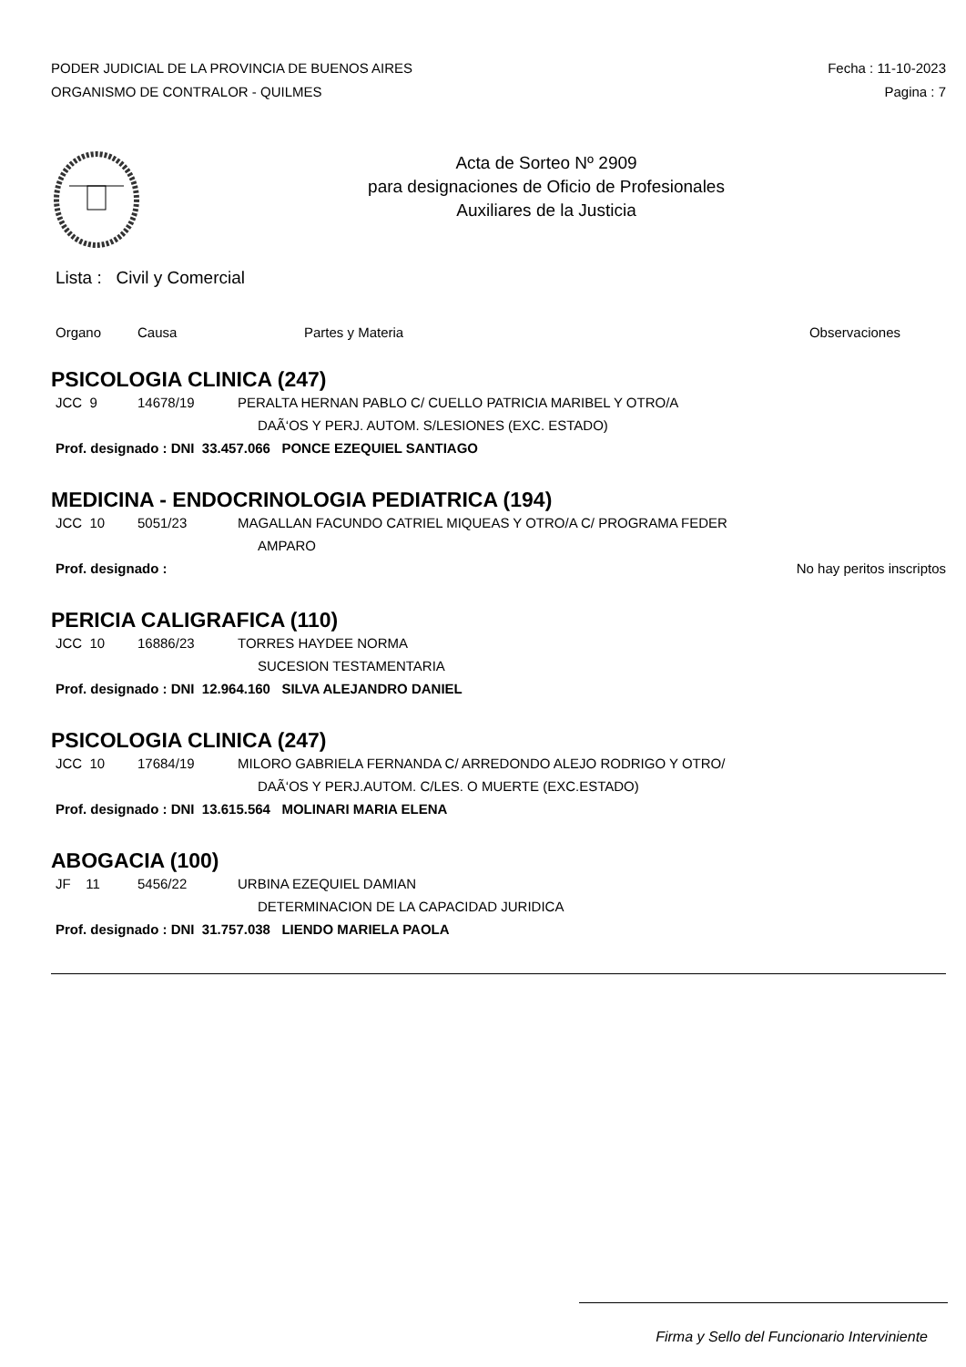PODER JUDICIAL DE LA PROVINCIA DE BUENOS AIRES
ORGANISMO DE CONTRALOR - QUILMES
Fecha : 11-10-2023
Pagina : 7
Acta de Sorteo Nº 2909
para designaciones de Oficio de Profesionales
Auxiliares de la Justicia
Lista : Civil y Comercial
Organo Causa Partes y Materia Observaciones
PSICOLOGIA CLINICA (247)
JCC 9 14678/19 PERALTA HERNAN PABLO C/ CUELLO PATRICIA MARIBEL Y OTRO/A
DAÃ‘OS Y PERJ. AUTOM. S/LESIONES (EXC. ESTADO)
Prof. designado : DNI 33.457.066 PONCE EZEQUIEL SANTIAGO
MEDICINA - ENDOCRINOLOGIA PEDIATRICA (194)
JCC 10 5051/23 MAGALLAN FACUNDO CATRIEL MIQUEAS Y OTRO/A C/ PROGRAMA FEDER
AMPARO
Prof. designado : No hay peritos inscriptos
PERICIA CALIGRAFICA (110)
JCC 10 16886/23 TORRES HAYDEE NORMA
SUCESION TESTAMENTARIA
Prof. designado : DNI 12.964.160 SILVA ALEJANDRO DANIEL
PSICOLOGIA CLINICA (247)
JCC 10 17684/19 MILORO GABRIELA FERNANDA C/ ARREDONDO ALEJO RODRIGO Y OTRO/
DAÃ‘OS Y PERJ.AUTOM. C/LES. O MUERTE (EXC.ESTADO)
Prof. designado : DNI 13.615.564 MOLINARI MARIA ELENA
ABOGACIA (100)
JF 11 5456/22 URBINA EZEQUIEL DAMIAN
DETERMINACION DE LA CAPACIDAD JURIDICA
Prof. designado : DNI 31.757.038 LIENDO MARIELA PAOLA
Firma y Sello del Funcionario Interviniente